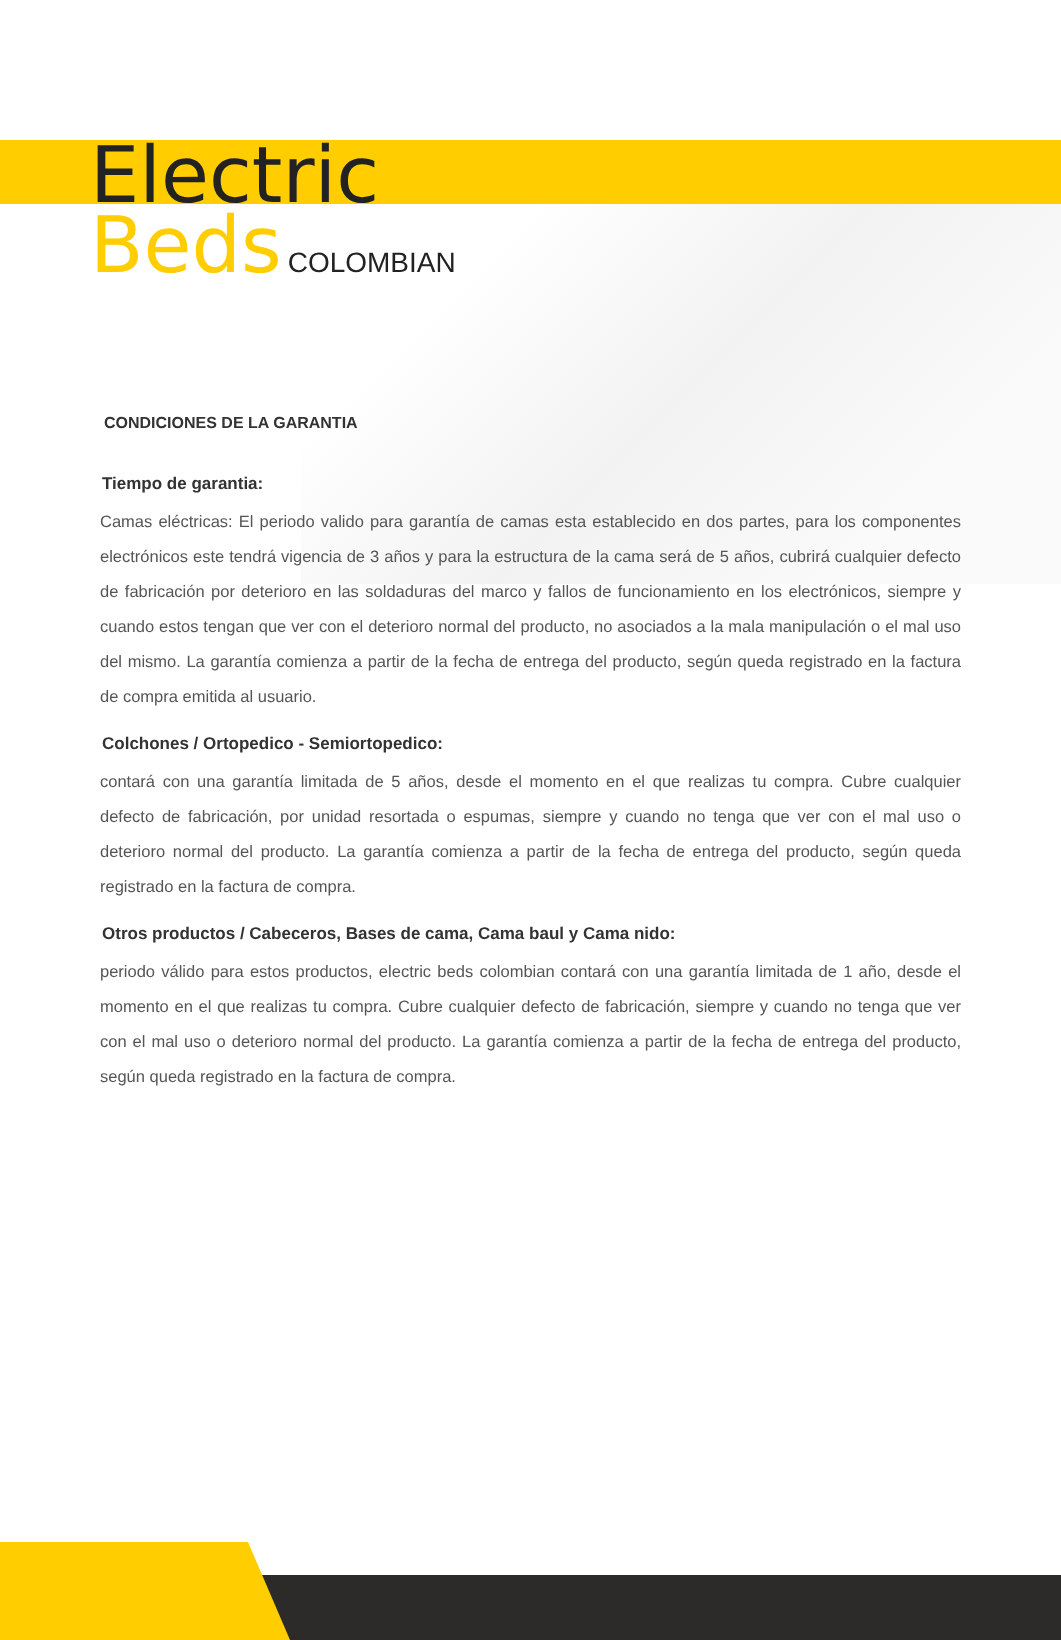Electric
Beds
COLOMBIAN
CONDICIONES DE LA GARANTIA
Tiempo de garantia:
Camas eléctricas: El periodo valido para garantía de camas esta establecido en dos partes, para los componentes electrónicos este tendrá vigencia de 3 años y para la estructura de la cama será de 5 años, cubrirá cualquier defecto de fabricación por deterioro en las soldaduras del marco y fallos de funcionamiento en los electrónicos, siempre y cuando estos tengan que ver con el deterioro normal del producto, no asociados a la mala manipulación o el mal uso del mismo. La garantía comienza a partir de la fecha de entrega del producto, según queda registrado en la factura de compra emitida al usuario.
Colchones / Ortopedico - Semiortopedico:
contará con una garantía limitada de 5 años, desde el momento en el que realizas tu compra. Cubre cualquier defecto de fabricación, por unidad resortada o espumas, siempre y cuando no tenga que ver con el mal uso o deterioro normal del producto. La garantía comienza a partir de la fecha de entrega del producto, según queda registrado en la factura de compra.
Otros productos / Cabeceros, Bases de cama, Cama baul y Cama nido:
periodo válido para estos productos, electric beds colombian contará con una garantía limitada de 1 año, desde el momento en el que realizas tu compra. Cubre cualquier defecto de fabricación, siempre y cuando no tenga que ver con el mal uso o deterioro normal del producto. La garantía comienza a partir de la fecha de entrega del producto, según queda registrado en la factura de compra.